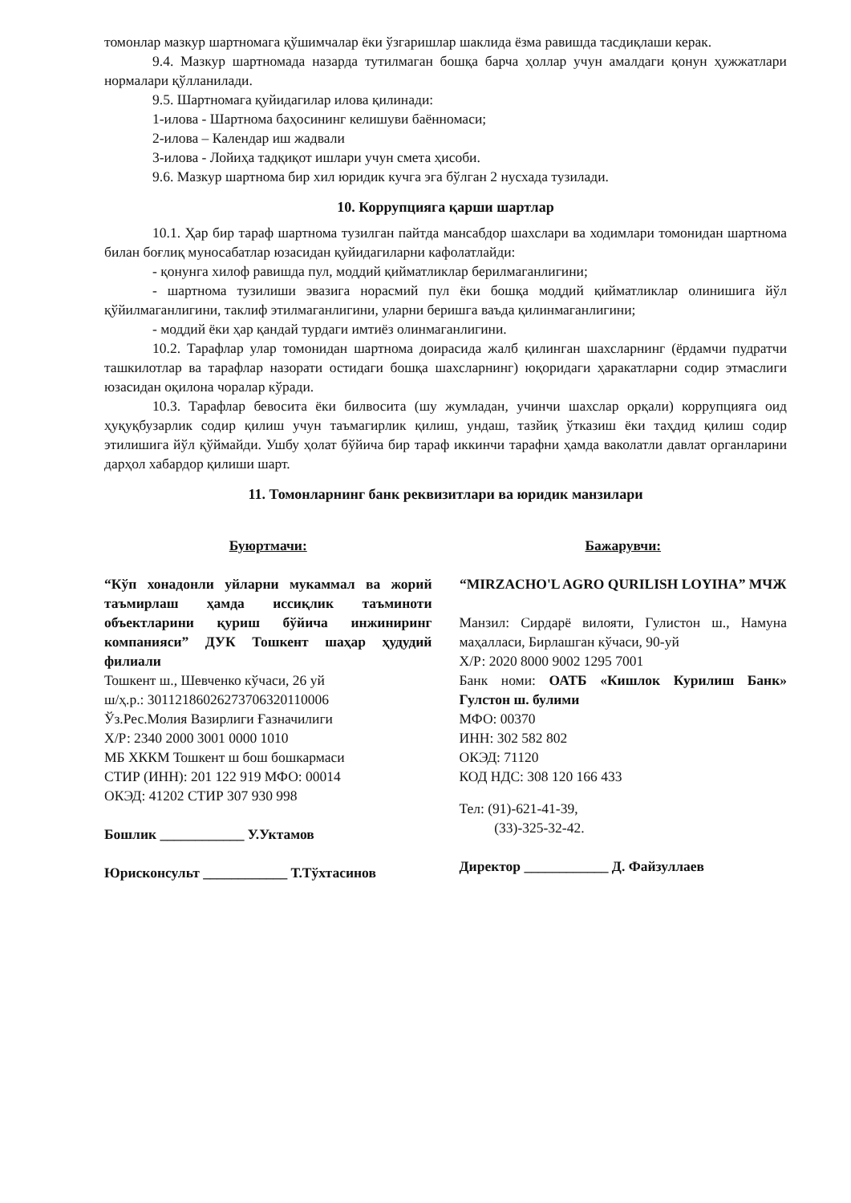томонлар мазкур шартномага қўшимчалар ёки ўзгаришлар шаклида ёзма равишда тасдиқлаши керак.
9.4. Мазкур шартномада назарда тутилмаган бошқа барча ҳоллар учун амалдаги қонун ҳужжатлари нормалари қўлланилади.
9.5. Шартномага қуйидагилар илова қилинади:
1-илова - Шартнома баҳосининг келишуви баённомаси;
2-илова – Календар иш жадвали
3-илова - Лойиҳа тадқиқот ишлари учун смета ҳисоби.
9.6. Мазкур шартнома бир хил юридик кучга эга бўлган 2 нусхада тузилади.
10. Коррупцияга қарши шартлар
10.1. Ҳар бир тараф шартнома тузилган пайтда мансабдор шахслари ва ходимлари томонидан шартнома билан боғлиқ муносабатлар юзасидан қуйидагиларни кафолатлайди:
- қонунга хилоф равишда пул, моддий қийматликлар берилмаганлигини;
- шартнома тузилиши эвазига норасмий пул ёки бошқа моддий қийматликлар олинишига йўл қўйилмаганлигини, таклиф этилмаганлигини, уларни беришга ваъда қилинмаганлигини;
- моддий ёки ҳар қандай турдаги имтиёз олинмаганлигини.
10.2. Тарафлар улар томонидан шартнома доирасида жалб қилинган шахсларнинг (ёрдамчи пудратчи ташкилотлар ва тарафлар назорати остидаги бошқа шахсларнинг) юқоридаги ҳаракатларни содир этмаслиги юзасидан оқилона чоралар кўради.
10.3. Тарафлар бевосита ёки билвосита (шу жумладан, учинчи шахслар орқали) коррупцияга оид ҳуқуқбузарлик содир қилиш учун таъмагирлик қилиш, ундаш, тазйиқ ўтказиш ёки таҳдид қилиш содир этилишига йўл қўймайди. Ушбу ҳолат бўйича бир тараф иккинчи тарафни ҳамда ваколатли давлат органларини дарҳол хабардор қилиши шарт.
11. Томонларнинг банк реквизитлари ва юридик манзилари
Буюртмачи:
“Кўп хонадонли уйларни мукаммал ва жорий таъмирлаш ҳамда иссиқлик таъминоти объектларини қуриш бўйича инжиниринг компанияси” ДУК Тошкент шаҳар ҳудудий филиали
Тошкент ш., Шевченко кўчаси, 26 уй
ш/ҳ.р.: 30112186026273706320110006
Ўз.Рес.Молия Вазирлиги Ғазначилиги
Х/Р: 2340 2000 3001 0000 1010
МБ ХККМ Тошкент ш бош бошкармаси
СТИР (ИНН): 201 122 919 МФО: 00014
ОКЭД: 41202 СТИР 307 930 998
Бошлик ____________ У.Уктамов
Юрисконсульт ____________ Т.Тўхтасинов
Бажарувчи:
“MIRZACHO'L AGRO QURILISH LOYIHA” МЧЖ
Манзил: Сирдарё вилояти, Гулистон ш., Намуна маҳалласи, Бирлашган кўчаси, 90-уй
Х/Р: 2020 8000 9002 1295 7001
Банк номи: ОАТБ «Кишлок Курилиш Банк» Гулстон ш. булими
МФО: 00370
ИНН: 302 582 802
ОКЭД: 71120
КОД НДС: 308 120 166 433
Тел: (91)-621-41-39,
(33)-325-32-42.
Директор ____________ Д. Файзуллаев